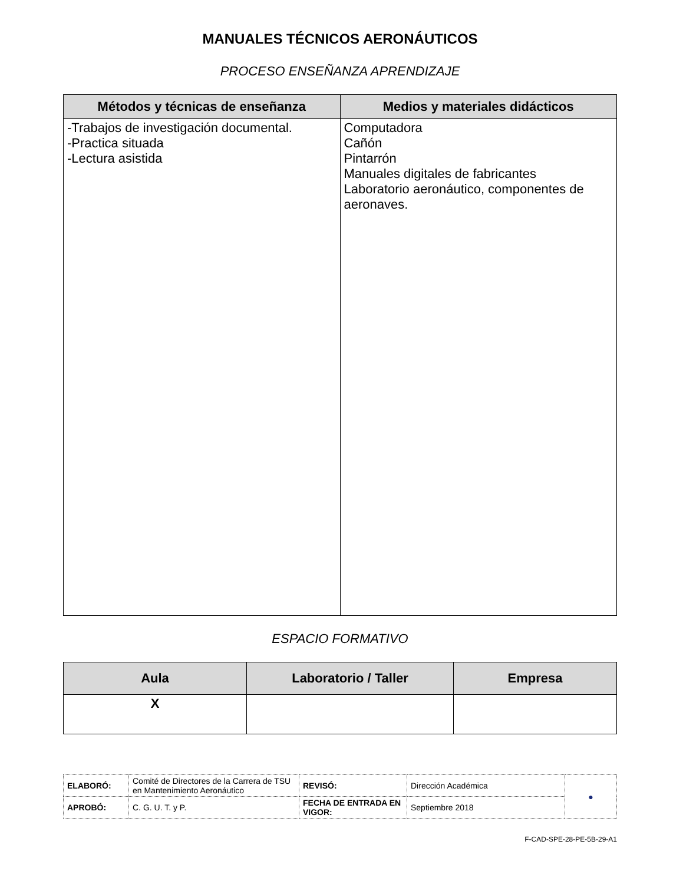MANUALES TÉCNICOS AERONÁUTICOS
PROCESO ENSEÑANZA APRENDIZAJE
| Métodos y técnicas de enseñanza | Medios y materiales didácticos |
| --- | --- |
| -Trabajos de investigación documental. -Practica situada -Lectura asistida | Computadora Cañón Pintarrón Manuales digitales de fabricantes Laboratorio aeronáutico, componentes de aeronaves. |
ESPACIO FORMATIVO
| Aula | Laboratorio / Taller | Empresa |
| --- | --- | --- |
| X | | |
| ELABORÓ: | Comité de Directores de la Carrera de TSU en Mantenimiento Aeronáutico | REVISÓ: | Dirección Académica | ● |
| APROBÓ: | C. G. U. T. y P. | FECHA DE ENTRADA EN VIGOR: | Septiembre 2018 | |
F-CAD-SPE-28-PE-5B-29-A1